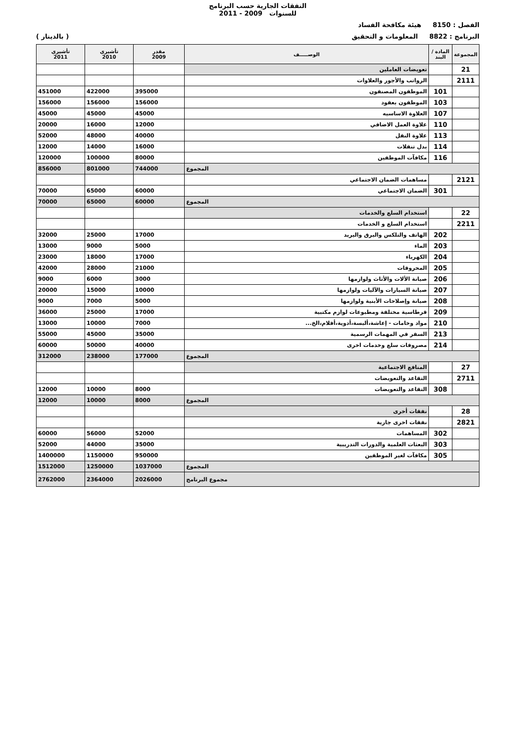النفقات الجارية حسب البرنامج
للسنوات 2009 - 2011
الفصل : 8150 هيئة مكافحة الفساد
البرنامج : 8822 المعلومات و التحقيق ( بالدينار )
| المجموعة | المادة / البند | الوصـــــف | مقدر 2009 | تأشيري 2010 | تأشيري 2011 |
| --- | --- | --- | --- | --- | --- |
| 21 | | تعويضات العاملين | | | |
| 2111 | | الرواتب والأجور والعلاوات | | | |
| | 101 | الموظفون المصنفون | 395000 | 422000 | 451000 |
| | 103 | الموظفون بعقود | 156000 | 156000 | 156000 |
| | 107 | العلاوة الاساسيه | 45000 | 45000 | 45000 |
| | 110 | علاوة العمل الاضافي | 12000 | 16000 | 20000 |
| | 113 | علاوة النقل | 40000 | 48000 | 52000 |
| | 114 | بدل تنقلات | 16000 | 14000 | 12000 |
| | 116 | مكافآت الموظفين | 80000 | 100000 | 120000 |
| المجموع | | | 744000 | 801000 | 856000 |
| 2121 | | مساهمات الضمان الاجتماعي | | | |
| | 301 | الضمان الاجتماعي | 60000 | 65000 | 70000 |
| المجموع | | | 60000 | 65000 | 70000 |
| 22 | | استخدام السلع والخدمات | | | |
| 2211 | | استخدام السلع و الخدمات | | | |
| | 202 | الهاتف والتلكس والبرق والبريد | 17000 | 25000 | 32000 |
| | 203 | الماء | 5000 | 9000 | 13000 |
| | 204 | الكهرباء | 17000 | 18000 | 23000 |
| | 205 | المحروقات | 21000 | 28000 | 42000 |
| | 206 | صيانة الألات والأثاث ولوازمها | 3000 | 6000 | 9000 |
| | 207 | صيانة السيارات والآليات ولوازمها | 10000 | 15000 | 20000 |
| | 208 | صيانة وإصلاحات الأبنية ولوازمها | 5000 | 7000 | 9000 |
| | 209 | قرطاسية مختلفة ومطبوعات لوازم مكتبية | 17000 | 25000 | 36000 |
| | 210 | مواد وخامات - إعاشة،ألبسة،أدوية،أفلام،الخ... | 7000 | 10000 | 13000 |
| | 213 | السفر في المهمات الرسمية | 35000 | 45000 | 55000 |
| | 214 | مصروفات سلع وخدمات اخرى | 40000 | 50000 | 60000 |
| المجموع | | | 177000 | 238000 | 312000 |
| 27 | | المنافع الاجتماعية | | | |
| 2711 | | التقاعد والتعويضات | | | |
| | 308 | التقاعد والتعويضات | 8000 | 10000 | 12000 |
| المجموع | | | 8000 | 10000 | 12000 |
| 28 | | نفقات أخرى | | | |
| 2821 | | نفقات اخرى جارية | | | |
| | 302 | المساهمات | 52000 | 56000 | 60000 |
| | 303 | البعثات العلمية والدورات التدريبية | 35000 | 44000 | 52000 |
| | 305 | مكافآت لغير الموظفين | 950000 | 1150000 | 1400000 |
| المجموع | | | 1037000 | 1250000 | 1512000 |
| مجموع البرنامج | | | 2026000 | 2364000 | 2762000 |